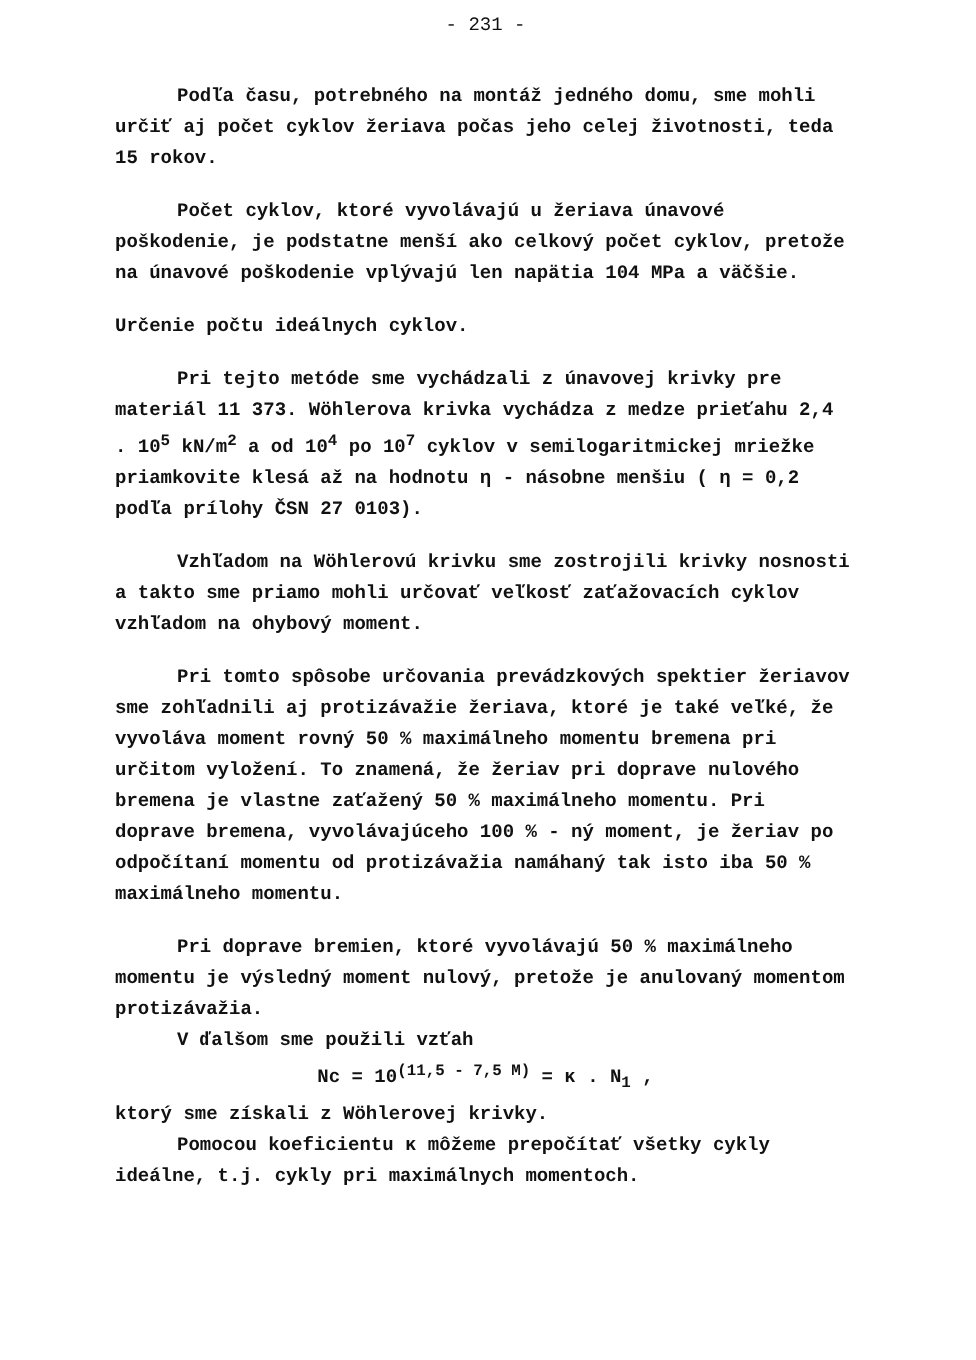- 231 -
Podľa času, potrebného na montáž jedného domu, sme mohli určiť aj počet cyklov žeriava počas jeho celej životnosti, teda 15 rokov.
Počet cyklov, ktoré vyvolávajú u žeriava únavové poškodenie, je podstatne menší ako celkový počet cyklov, pretože na únavové poškodenie vplývajú len napätia 104 MPa a väčšie.
Určenie počtu ideálnych cyklov.
Pri tejto metóde sme vychádzali z únavovej krivky pre materiál 11 373. Wöhlerova krivka vychádza z medze prieťahu 2,4 . 10<sup>5</sup> kN/m<sup>2</sup> a od 10<sup>4</sup> po 10<sup>7</sup> cyklov v semilogaritmickej mriežke priamkovite klesá až na hodnotu η - násobne menšiu ( η = 0,2 podľa prílohy ČSN 27 0103).
Vzhľadom na Wöhlerovú krivku sme zostrojili krivky nosnosti a takto sme priamo mohli určovať veľkosť zaťažovacích cyklov vzhľadom na ohybový moment.
Pri tomto spôsobe určovania prevádzkových spektier žeriavov sme zohľadnili aj protizávažie žeriava, ktoré je také veľké, že vyvoláva moment rovný 50 % maximálneho momentu bremena pri určitom vyložení. To znamená, že žeriav pri doprave nulového bremena je vlastne zaťažený 50 % maximálneho momentu. Pri doprave bremena, vyvolávajúceho 100 % - ný moment, je žeriav po odpočítaní momentu od protizávažia namáhaný tak isto iba 50 % maximálneho momentu.
Pri doprave bremien, ktoré vyvolávajú 50 % maximálneho momentu je výsledný moment nulový, pretože je anulovaný momentom protizávažia.
V ďalšom sme použili vzťah
Nc = 10<sup>(11,5 - 7,5 M)</sup> = κ . N<sub>1</sub> ,
ktorý sme získali z Wöhlerovej krivky.
Pomocou koeficientu κ môžeme prepočítať všetky cykly ideálne, t.j. cykly pri maximálnych momentoch.